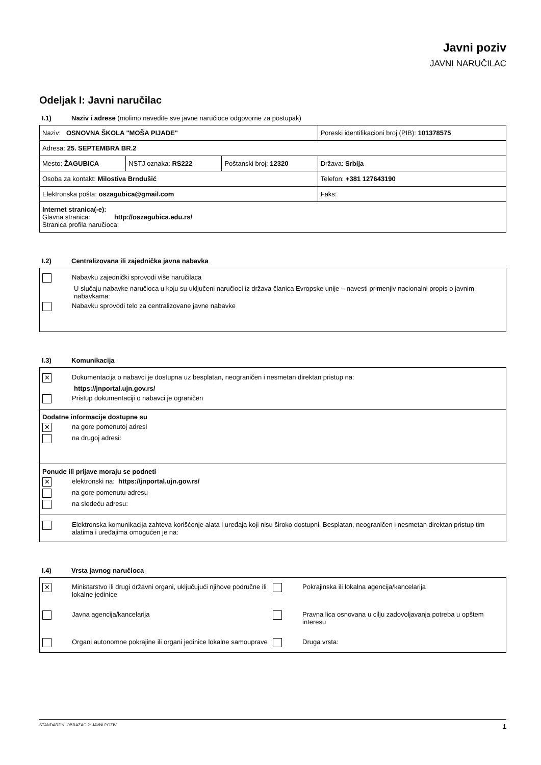Javni poziv
JAVNI NARUČILAC
Odeljak I: Javni naručilac
I.1) Naziv i adrese (molimo navedite sve javne naručioce odgovorne za postupak)
| Naziv: OSNOVNA ŠKOLA "MOŠA PIJADE" | | | Poreski identifikacioni broj (PIB): 101378575 |
| Adresa: 25. SEPTEMBRA BR.2 | | | |
| Mesto: ŽAGUBICA | NSTJ oznaka: RS222 | Poštanski broj: 12320 | Država: Srbija |
| Osoba za kontakt: Milostiva Brndušić | | | Telefon: +381 127643190 |
| Elektronska pošta: oszagubica@gmail.com | | | Faks: |
| Internet stranica(-e): Glavna stranica: http://oszagubica.edu.rs/ Stranica profila naručioca: | | | |
I.2) Centralizovana ili zajednička javna nabavka
Nabavku zajednički sprovodi više naručilaca
U slučaju nabavke naručioca u koju su uključeni naručioci iz država članica Evropske unije – navesti primenjiv nacionalni propis o javnim nabavkama:
Nabavku sprovodi telo za centralizovane javne nabavke
I.3) Komunikacija
| ✕ Dokumentacija o nabavci je dostupna uz besplatan, neograničen i nesmetan direktan pristup na: https://jnportal.ujn.gov.rs/ Pristup dokumentaciji o nabavci je ograničen |
| Dodatne informacije dostupne su ✕ na gore pomenutoj adresi na drugoj adresi: |
| Ponude ili prijave moraju se podneti ✕ elektronski na: https://jnportal.ujn.gov.rs/ na gore pomenutu adresu na sledeću adresu: |
| Elektronska komunikacija zahteva korišćenje alata i uređaja koji nisu široko dostupni. Besplatan, neograničen i nesmetan direktan pristup tim alatima i uređajima omogućen je na: |
I.4) Vrsta javnog naručioca
✕
Ministarstvo ili drugi državni organi, uključujući njihove područne ili lokalne jedinice
Pokrajinska ili lokalna agencija/kancelarija
Javna agencija/kancelarija
Pravna lica osnovana u cilju zadovoljavanja potreba u opštem interesu
Organi autonomne pokrajine ili organi jedinice lokalne samouprave
Druga vrsta:
STANDARDNI OBRAZAC 2: JAVNI POZIV 1